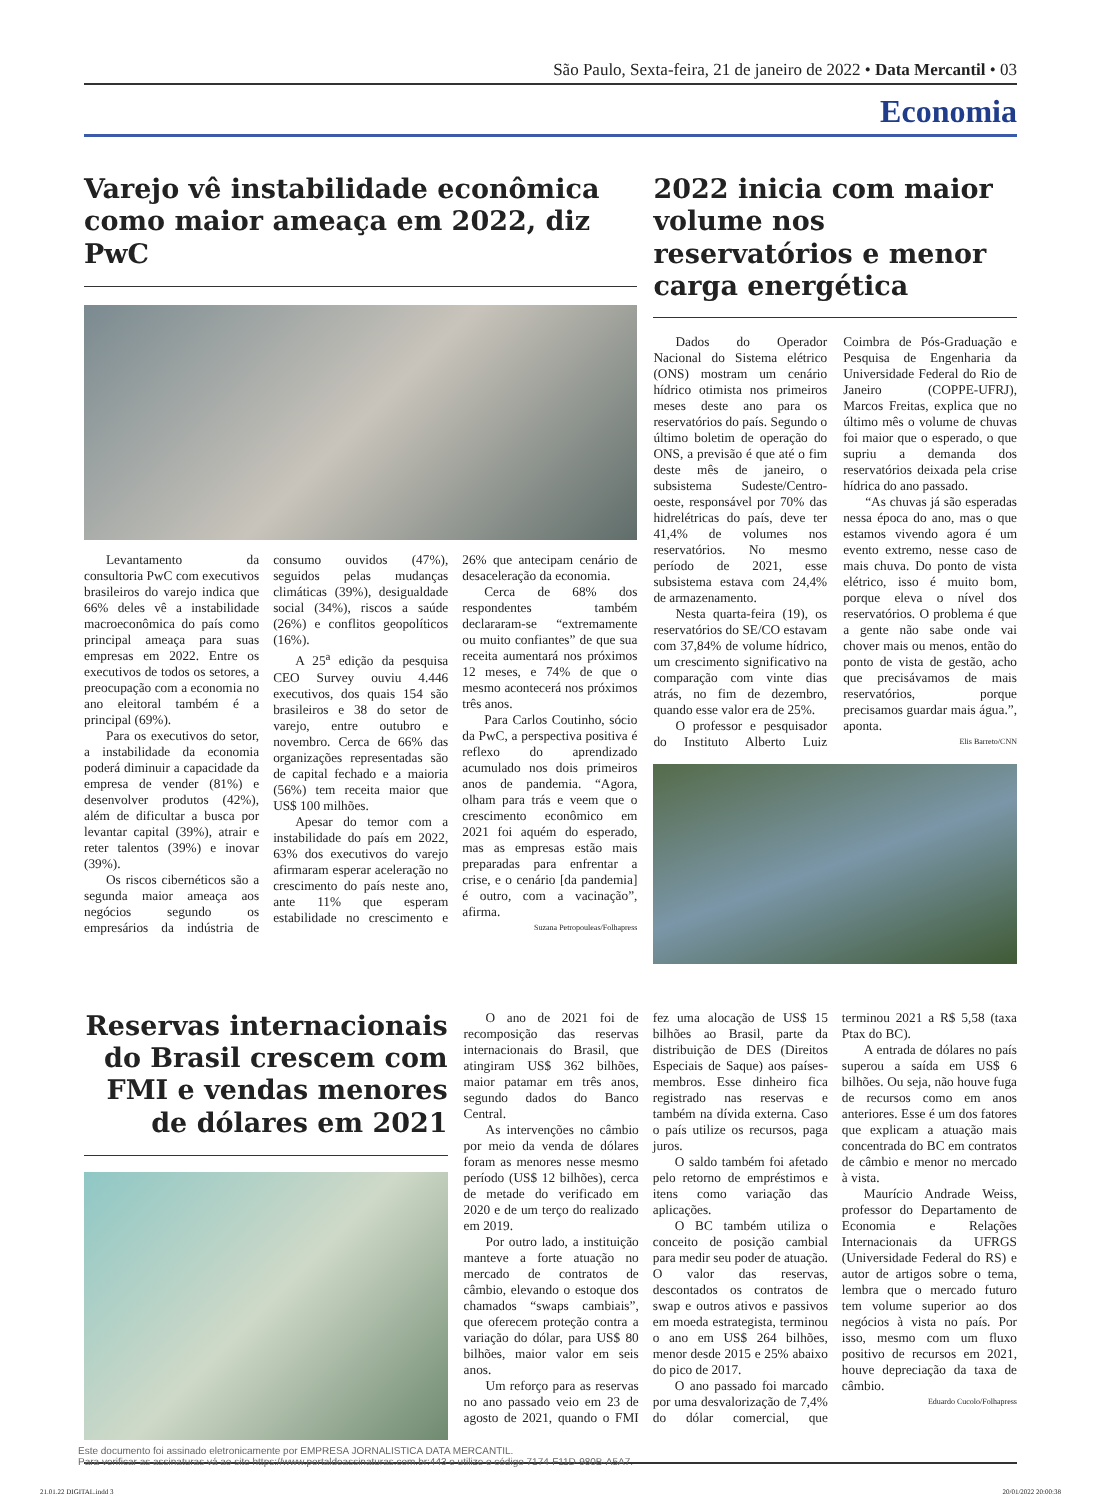São Paulo, Sexta-feira, 21 de janeiro de 2022 • Data Mercantil • 03
Economia
Varejo vê instabilidade econômica como maior ameaça em 2022, diz PwC
Levantamento da consultoria PwC com executivos brasileiros do varejo indica que 66% deles vê a instabilidade macroeconômica do país como principal ameaça para suas empresas em 2022. Entre os executivos de todos os setores, a preocupação com a economia no ano eleitoral também é a principal (69%).
Para os executivos do setor, a instabilidade da economia poderá diminuir a capacidade da empresa de vender (81%) e desenvolver produtos (42%), além de dificultar a busca por levantar capital (39%), atrair e reter talentos (39%) e inovar (39%).
Os riscos cibernéticos são a segunda maior ameaça aos negócios segundo os empresários da indústria de consumo ouvidos (47%), seguidos pelas mudanças climáticas (39%), desigualdade social (34%), riscos a saúde (26%) e conflitos geopolíticos (16%).
A 25<sup>a</sup> edição da pesquisa CEO Survey ouviu 4.446 executivos, dos quais 154 são brasileiros e 38 do setor de varejo, entre outubro e novembro. Cerca de 66% das organizações representadas são de capital fechado e a maioria (56%) tem receita maior que US$ 100 milhões.
Apesar do temor com a instabilidade do país em 2022, 63% dos executivos do varejo afirmaram esperar aceleração no crescimento do país neste ano, ante 11% que esperam estabilidade no crescimento e 26% que antecipam cenário de desaceleração da economia.
Cerca de 68% dos respondentes também declararam-se “extremamente ou muito confiantes” de que sua receita aumentará nos próximos 12 meses, e 74% de que o mesmo acontecerá nos próximos três anos.
Para Carlos Coutinho, sócio da PwC, a perspectiva positiva é reflexo do aprendizado acumulado nos dois primeiros anos de pandemia. “Agora, olham para trás e veem que o crescimento econômico em 2021 foi aquém do esperado, mas as empresas estão mais preparadas para enfrentar a crise, e o cenário [da pandemia] é outro, com a vacinação”, afirma.
Suzana Petropouleas/Folhapress
2022 inicia com maior volume nos reservatórios e menor carga energética
Dados do Operador Nacional do Sistema elétrico (ONS) mostram um cenário hídrico otimista nos primeiros meses deste ano para os reservatórios do país. Segundo o último boletim de operação do ONS, a previsão é que até o fim deste mês de janeiro, o subsistema Sudeste/Centro-oeste, responsável por 70% das hidrelétricas do país, deve ter 41,4% de volumes nos reservatórios. No mesmo período de 2021, esse subsistema estava com 24,4% de armazenamento.
Nesta quarta-feira (19), os reservatórios do SE/CO estavam com 37,84% de volume hídrico, um crescimento significativo na comparação com vinte dias atrás, no fim de dezembro, quando esse valor era de 25%.
O professor e pesquisador do Instituto Alberto Luiz Coimbra de Pós-Graduação e Pesquisa de Engenharia da Universidade Federal do Rio de Janeiro (COPPE-UFRJ), Marcos Freitas, explica que no último mês o volume de chuvas foi maior que o esperado, o que supriu a demanda dos reservatórios deixada pela crise hídrica do ano passado.
“As chuvas já são esperadas nessa época do ano, mas o que estamos vivendo agora é um evento extremo, nesse caso de mais chuva. Do ponto de vista elétrico, isso é muito bom, porque eleva o nível dos reservatórios. O problema é que a gente não sabe onde vai chover mais ou menos, então do ponto de vista de gestão, acho que precisávamos de mais reservatórios, porque precisamos guardar mais água.”, aponta.
Elis Barreto/CNN
Reservas internacionais do Brasil crescem com FMI e vendas menores de dólares em 2021
O ano de 2021 foi de recomposição das reservas internacionais do Brasil, que atingiram US$ 362 bilhões, maior patamar em três anos, segundo dados do Banco Central.
As intervenções no câmbio por meio da venda de dólares foram as menores nesse mesmo período (US$ 12 bilhões), cerca de metade do verificado em 2020 e de um terço do realizado em 2019.
Por outro lado, a instituição manteve a forte atuação no mercado de contratos de câmbio, elevando o estoque dos chamados “swaps cambiais”, que oferecem proteção contra a variação do dólar, para US$ 80 bilhões, maior valor em seis anos.
Um reforço para as reservas no ano passado veio em 23 de agosto de 2021, quando o FMI fez uma alocação de US$ 15 bilhões ao Brasil, parte da distribuição de DES (Direitos Especiais de Saque) aos países-membros. Esse dinheiro fica registrado nas reservas e também na dívida externa. Caso o país utilize os recursos, paga juros.
O saldo também foi afetado pelo retorno de empréstimos e itens como variação das aplicações.
O BC também utiliza o conceito de posição cambial para medir seu poder de atuação. O valor das reservas, descontados os contratos de swap e outros ativos e passivos em moeda estrategista, terminou o ano em US$ 264 bilhões, menor desde 2015 e 25% abaixo do pico de 2017.
O ano passado foi marcado por uma desvalorização de 7,4% do dólar comercial, que terminou 2021 a R$ 5,58 (taxa Ptax do BC).
A entrada de dólares no país superou a saída em US$ 6 bilhões. Ou seja, não houve fuga de recursos como em anos anteriores. Esse é um dos fatores que explicam a atuação mais concentrada do BC em contratos de câmbio e menor no mercado à vista.
Maurício Andrade Weiss, professor do Departamento de Economia e Relações Internacionais da UFRGS (Universidade Federal do RS) e autor de artigos sobre o tema, lembra que o mercado futuro tem volume superior ao dos negócios à vista no país. Por isso, mesmo com um fluxo positivo de recursos em 2021, houve depreciação da taxa de câmbio.
Eduardo Cucolo/Folhapress
Este documento foi assinado eletronicamente por EMPRESA JORNALISTICA DATA MERCANTIL.
Para verificar as assinaturas vá ao site https://www.portaldeassinaturas.com.br:443 e utilize o código 7174-F11D-980B-A5A7.
21.01.22 DIGITAL.indd 3 20/01/2022 20:00:38